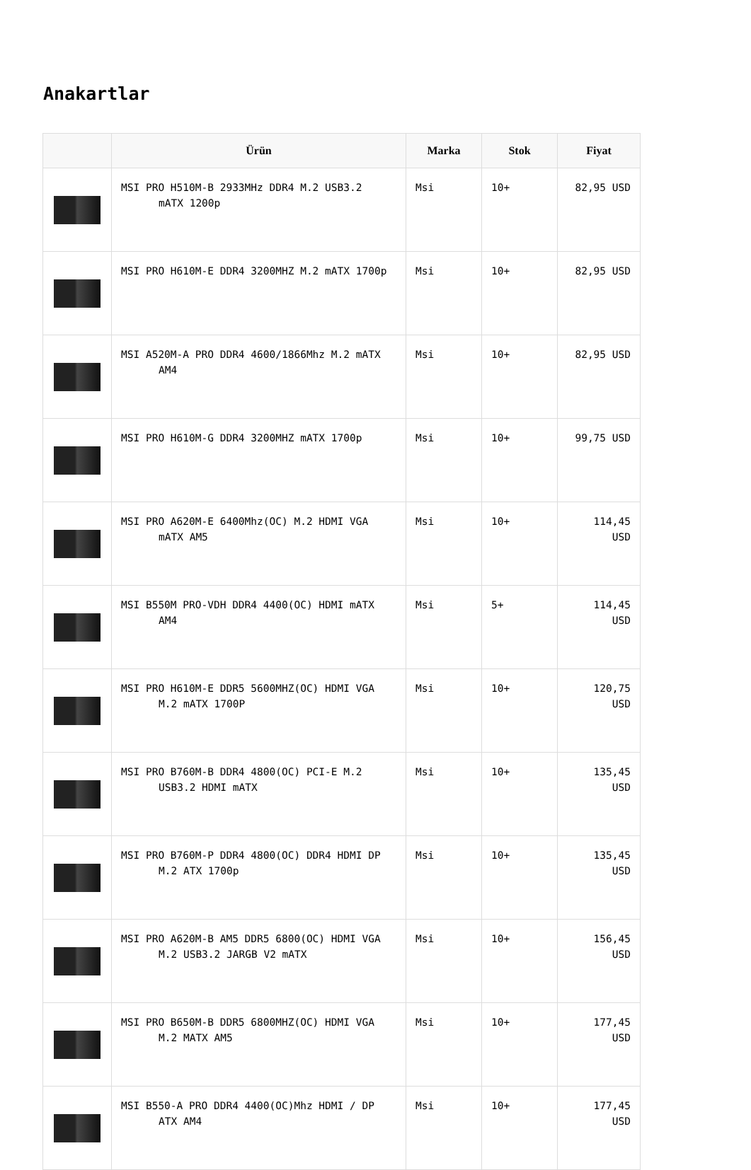Anakartlar
| | Ürün | Marka | Stok | Fiyat |
| --- | --- | --- | --- | --- |
| | MSI PRO H510M-B 2933MHz DDR4 M.2 USB3.2 mATX 1200p | Msi | 10+ | 82,95 USD |
| | MSI PRO H610M-E DDR4 3200MHZ M.2 mATX 1700p | Msi | 10+ | 82,95 USD |
| | MSI A520M-A PRO DDR4 4600/1866Mhz M.2 mATX AM4 | Msi | 10+ | 82,95 USD |
| | MSI PRO H610M-G DDR4 3200MHZ mATX 1700p | Msi | 10+ | 99,75 USD |
| | MSI PRO A620M-E 6400Mhz(OC) M.2 HDMI VGA mATX AM5 | Msi | 10+ | 114,45 USD |
| | MSI B550M PRO-VDH DDR4 4400(OC) HDMI mATX AM4 | Msi | 5+ | 114,45 USD |
| | MSI PRO H610M-E DDR5 5600MHZ(OC) HDMI VGA M.2 mATX 1700P | Msi | 10+ | 120,75 USD |
| | MSI PRO B760M-B DDR4 4800(OC) PCI-E M.2 USB3.2 HDMI mATX | Msi | 10+ | 135,45 USD |
| | MSI PRO B760M-P DDR4 4800(OC) DDR4 HDMI DP M.2 ATX 1700p | Msi | 10+ | 135,45 USD |
| | MSI PRO A620M-B AM5 DDR5 6800(OC) HDMI VGA M.2 USB3.2 JARGB V2 mATX | Msi | 10+ | 156,45 USD |
| | MSI PRO B650M-B DDR5 6800MHZ(OC) HDMI VGA M.2 MATX AM5 | Msi | 10+ | 177,45 USD |
| | MSI B550-A PRO DDR4 4400(OC)Mhz HDMI / DP ATX AM4 | Msi | 10+ | 177,45 USD |